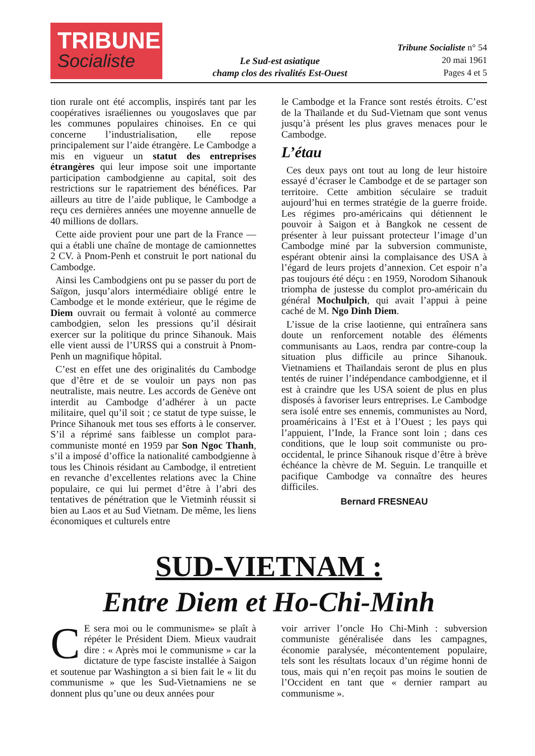TRIBUNE
Socialiste
Le Sud-est asiatique
champ clos des rivalités Est-Ouest
Tribune Socialiste n° 54
20 mai 1961
Pages 4 et 5
tion rurale ont été accomplis, inspirés tant par les coopératives israéliennes ou yougoslaves que par les communes populaires chinoises. En ce qui concerne l’industrialisation, elle repose principalement sur l’aide étrangère. Le Cambodge a mis en vigueur un statut des entreprises étrangères qui leur impose soit une importante participation cambodgienne au capital, soit des restrictions sur le rapatriement des bénéfices. Par ailleurs au titre de l’aide publique, le Cambodge a reçu ces dernières années une moyenne annuelle de 40 millions de dollars.
Cette aide provient pour une part de la France — qui a établi une chaîne de montage de camionnettes 2 CV. à Pnom-Penh et construit le port national du Cambodge.
Ainsi les Cambodgiens ont pu se passer du port de Saïgon, jusqu’alors intermédiaire obligé entre le Cambodge et le monde extérieur, que le régime de Diem ouvrait ou fermait à volonté au commerce cambodgien, selon les pressions qu’il désirait exercer sur la politique du prince Sihanouk. Mais elle vient aussi de l’URSS qui a construit à Pnom-Penh un magnifique hôpital.
C’est en effet une des originalités du Cambodge que d’être et de se vouloir un pays non pas neutraliste, mais neutre. Les accords de Genève ont interdit au Cambodge d’adhérer à un pacte militaire, quel qu’il soit ; ce statut de type suisse, le Prince Sihanouk met tous ses efforts à le conserver. S’il a réprimé sans faiblesse un complot para-communiste monté en 1959 par Son Ngoc Thanh, s’il a imposé d’office la nationalité cambodgienne à tous les Chinois résidant au Cambodge, il entretient en revanche d’excellentes relations avec la Chine populaire, ce qui lui permet d’être à l’abri des tentatives de pénétration que le Vietminh réussit si bien au Laos et au Sud Vietnam. De même, les liens économiques et culturels entre
le Cambodge et la France sont restés étroits. C’est de la Thaïlande et du Sud-Vietnam que sont venus jusqu’à présent les plus graves menaces pour le Cambodge.
L’étau
Ces deux pays ont tout au long de leur histoire essayé d’écraser le Cambodge et de se partager son territoire. Cette ambition séculaire se traduit aujourd’hui en termes stratégie de la guerre froide. Les régimes pro-américains qui détiennent le pouvoir à Saigon et à Bangkok ne cessent de présenter à leur puissant protecteur l’image d’un Cambodge miné par la subversion communiste, espérant obtenir ainsi la complaisance des USA à l’égard de leurs projets d’annexion. Cet espoir n’a pas toujours été déçu : en 1959, Norodom Sihanouk triompha de justesse du complot pro-américain du général Mochulpich, qui avait l’appui à peine caché de M. Ngo Dinh Diem.
L’issue de la crise laotienne, qui entraînera sans doute un renforcement notable des éléments communisants au Laos, rendra par contre-coup la situation plus difficile au prince Sihanouk. Vietnamiens et Thaïlandais seront de plus en plus tentés de ruiner l’indépendance cambodgienne, et il est à craindre que les USA soient de plus en plus disposés à favoriser leurs entreprises. Le Cambodge sera isolé entre ses ennemis, communistes au Nord, proaméricains à l’Est et à l’Ouest ; les pays qui l’appuient, l’Inde, la France sont loin ; dans ces conditions, que le loup soit communiste ou pro-occidental, le prince Sihanouk risque d’être à brève échéance la chèvre de M. Seguin. Le tranquille et pacifique Cambodge va connaître des heures difficiles.
Bernard FRESNEAU
SUD-VIETNAM :
Entre Diem et Ho-Chi-Minh
CE sera moi ou le communisme» se plaît à répéter le Président Diem. Mieux vaudrait dire : « Après moi le communisme » car la dictature de type fasciste installée à Saigon et soutenue par Washington a si bien fait le « lit du communisme » que les Sud-Vietnamiens ne se donnent plus qu’une ou deux années pour
voir arriver l’oncle Ho Chi-Minh : subversion communiste généralisée dans les campagnes, économie paralysée, mécontentement populaire, tels sont les résultats locaux d’un régime honni de tous, mais qui n’en reçoit pas moins le soutien de l’Occident en tant que « dernier rampart au communisme ».